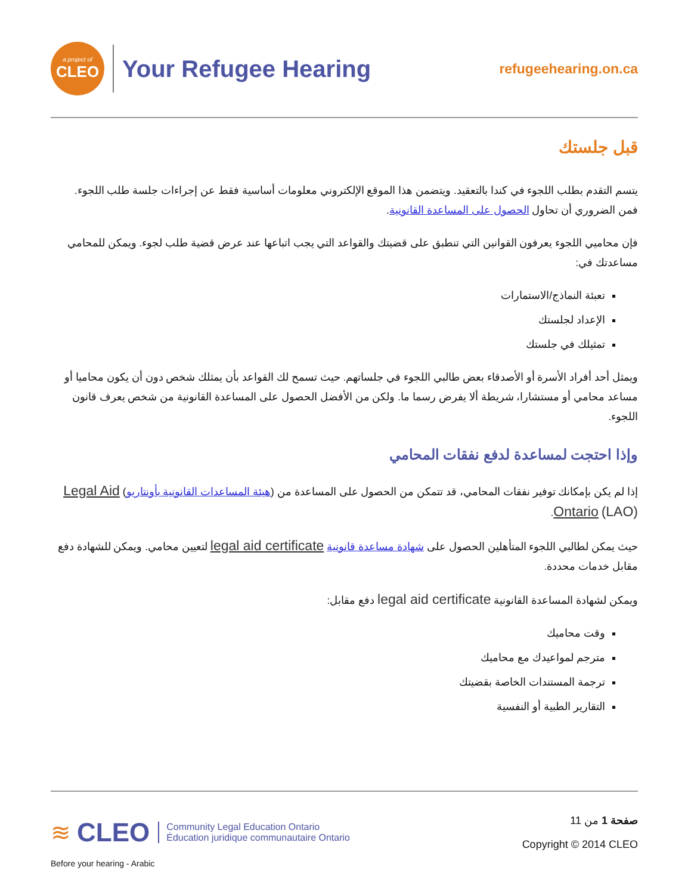a project of
CLEO
Your Refugee Hearing
refugeehearing.on.ca
قبل جلستك
يتسم التقدم بطلب اللجوء في كندا بالتعقيد. ويتضمن هذا الموقع الإلكتروني معلومات أساسية فقط عن إجراءات جلسة طلب اللجوء. فمن الضروري أن تحاول الحصول على المساعدة القانونية.
فإن محاميي اللجوء يعرفون القوانين التي تنطبق على قضيتك والقواعد التي يجب اتباعها عند عرض قضية طلب لجوء. ويمكن للمحامي مساعدتك في:
تعبئة النماذج/الاستمارات
الإعداد لجلستك
تمثيلك في جلستك
ويمثل أحد أفراد الأسرة أو الأصدقاء بعض طالبي اللجوء في جلساتهم. حيث تسمح لك القواعد بأن يمثلك شخص دون أن يكون محاميا أو مساعد محامي أو مستشارا، شريطة ألا يفرض رسما ما. ولكن من الأفضل الحصول على المساعدة القانونية من شخص يعرف قانون اللجوء.
وإذا احتجت لمساعدة لدفع نفقات المحامي
إذا لم يكن بإمكانك توفير نفقات المحامي، قد تتمكن من الحصول على المساعدة من (هيئة المساعدات القانونية بأونتاريو) Legal Aid Ontario (LAO).
حيث يمكن لطالبي اللجوء المتأهلين الحصول على شهادة مساعدة قانونية legal aid certificate لتعيين محامي. ويمكن للشهادة دفع مقابل خدمات محددة.
ويمكن لشهادة المساعدة القانونية legal aid certificate دفع مقابل:
وقت محاميك
مترجم لمواعيدك مع محاميك
ترجمة المستندات الخاصة بقضيتك
التقارير الطبية أو النفسية
≋ CLEO Community Legal Education Ontario
Éducation juridique communautaire Ontario
صفحة 1 من 11
Copyright © 2014 CLEO
Before your hearing - Arabic